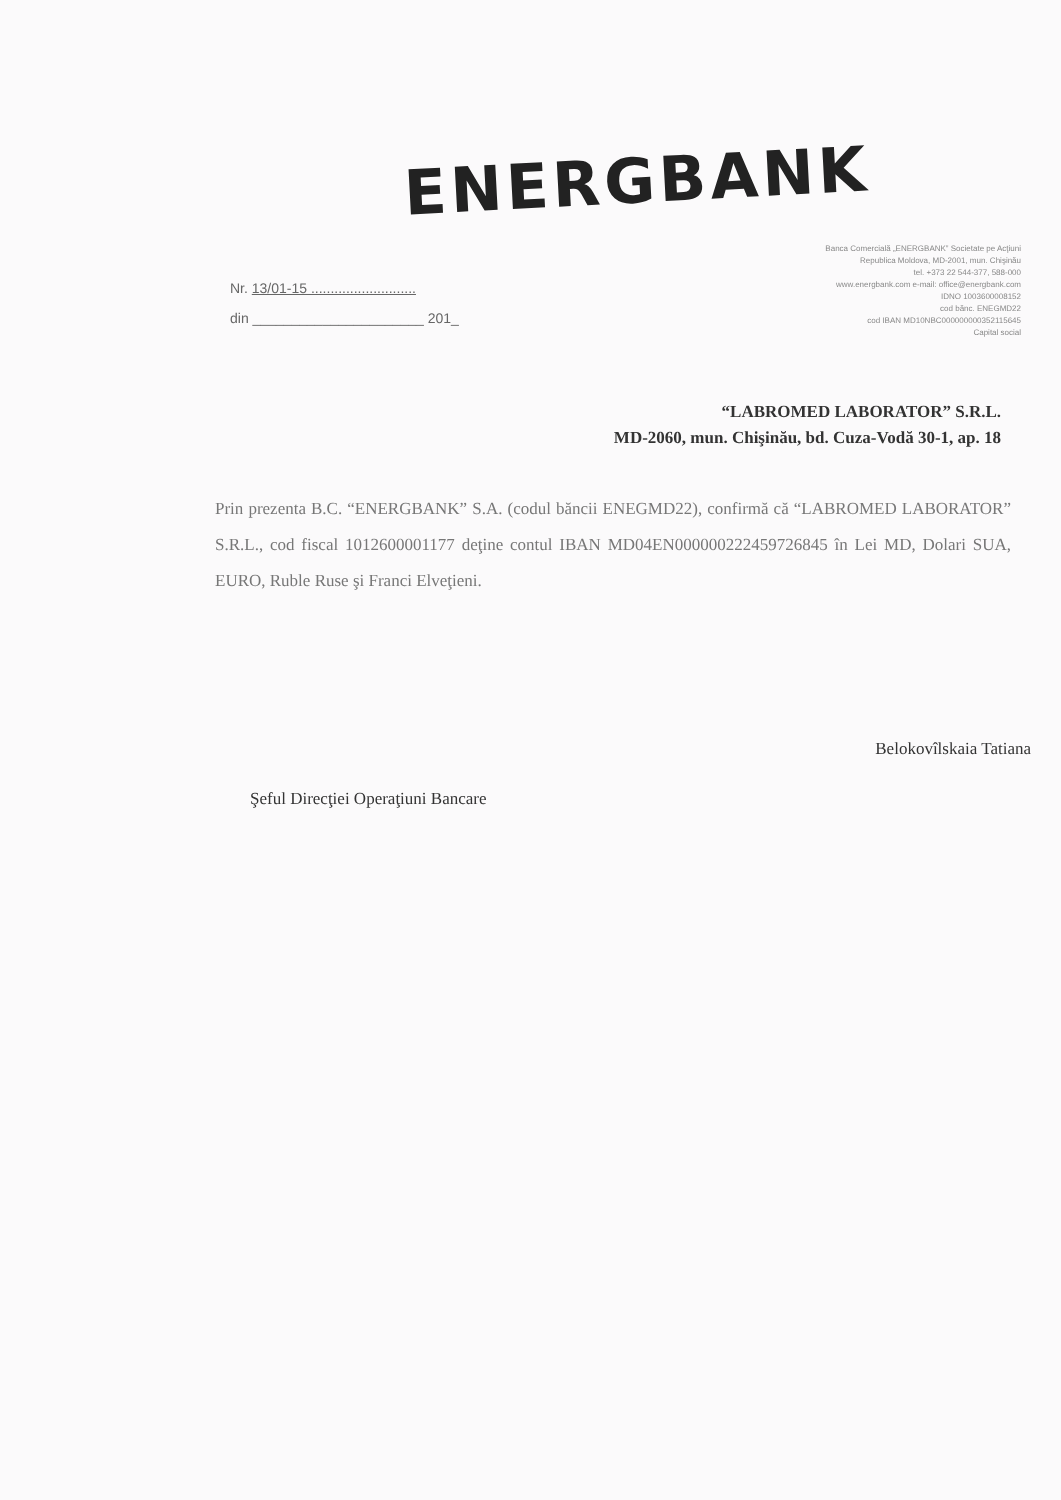ENERGBANK
Nr. 13/01-15 ...........................
din ______________________ 201_
Banca Comercială „ENERGBANK” Societate pe Acţiuni
Republica Moldova, MD-2001, mun. Chişinău
tel. +373 22 544-377, 588-000
www.energbank.com e-mail: office@energbank.com
IDNO 1003600008152
cod bănc. ENEGMD22
cod IBAN MD10NBC000000000352115645
Capital social
“LABROMED LABORATOR” S.R.L.
MD-2060, mun. Chişinău, bd. Cuza-Vodă 30-1, ap. 18
Prin prezenta B.C. “ENERGBANK” S.A. (codul băncii ENEGMD22), confirmă că “LABROMED LABORATOR” S.R.L., cod fiscal 1012600001177 deţine contul IBAN MD04EN000000222459726845 în Lei MD, Dolari SUA, EURO, Ruble Ruse şi Franci Elveţieni.
Şeful Direcţiei Operaţiuni Bancare
Belokovîlskaia Tatiana